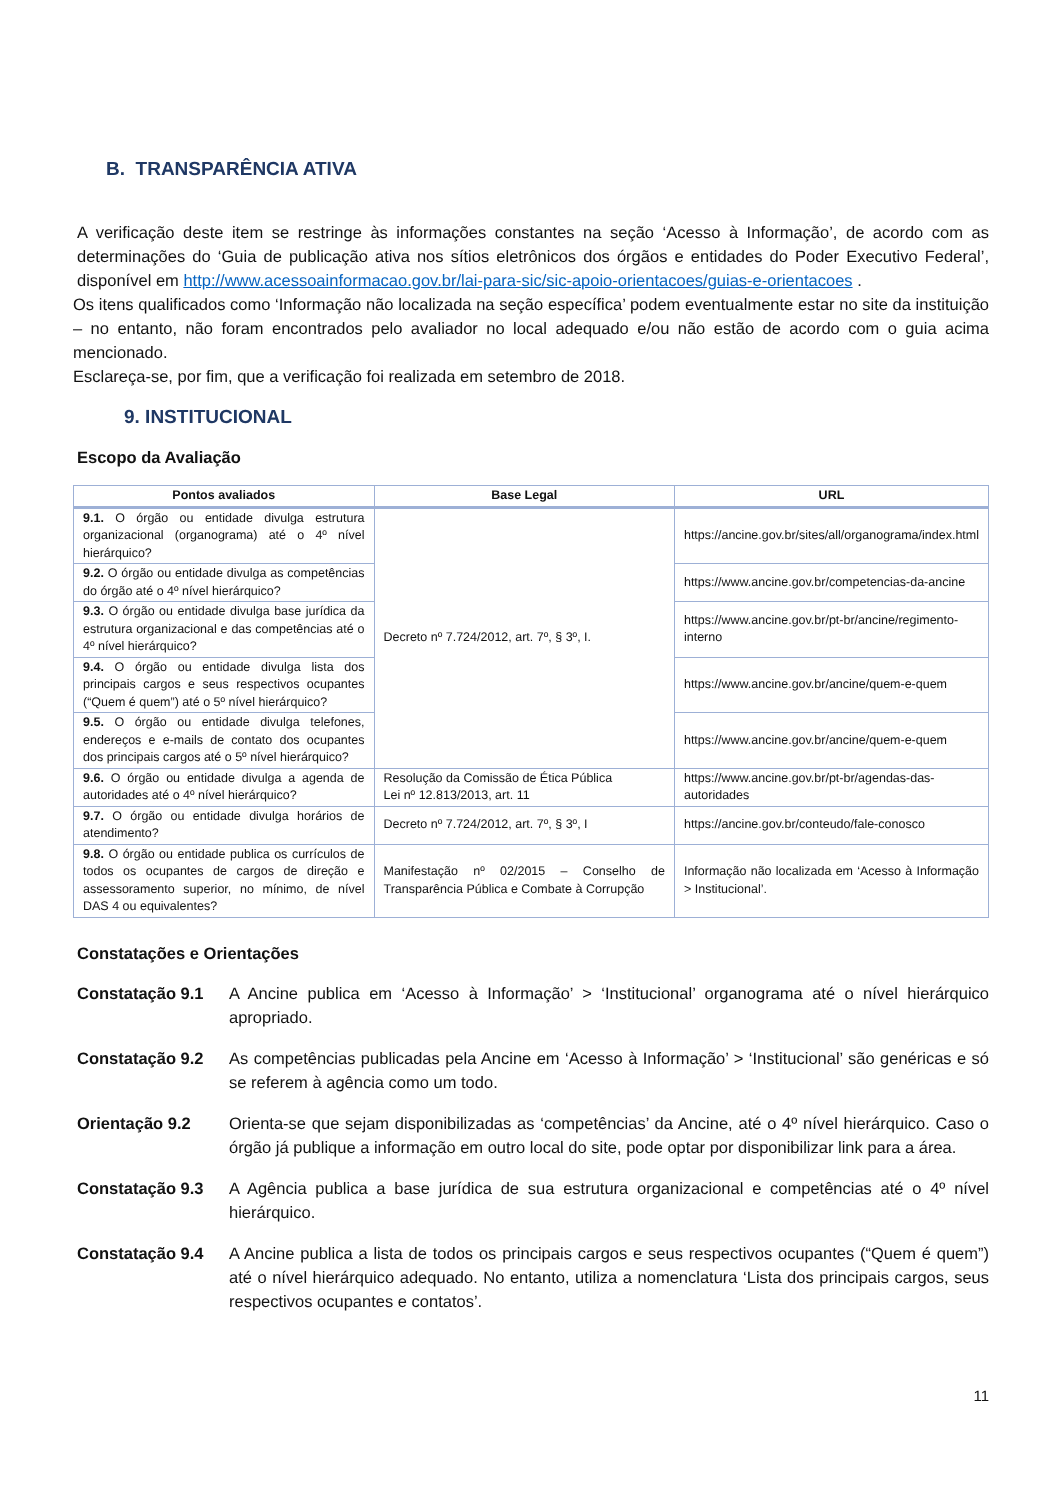B. TRANSPARÊNCIA ATIVA
A verificação deste item se restringe às informações constantes na seção ‘Acesso à Informação’, de acordo com as determinações do ‘Guia de publicação ativa nos sítios eletrônicos dos órgãos e entidades do Poder Executivo Federal’, disponível em http://www.acessoainformacao.gov.br/lai-para-sic/sic-apoio-orientacoes/guias-e-orientacoes .
Os itens qualificados como ‘Informação não localizada na seção específica’ podem eventualmente estar no site da instituição – no entanto, não foram encontrados pelo avaliador no local adequado e/ou não estão de acordo com o guia acima mencionado.
Esclareça-se, por fim, que a verificação foi realizada em setembro de 2018.
9. INSTITUCIONAL
Escopo da Avaliação
| Pontos avaliados | Base Legal | URL |
| --- | --- | --- |
| 9.1. O órgão ou entidade divulga estrutura organizacional (organograma) até o 4º nível hierárquico? | Decreto nº 7.724/2012, art. 7º, § 3º, I. | https://ancine.gov.br/sites/all/organograma/index.html |
| 9.2. O órgão ou entidade divulga as competências do órgão até o 4º nível hierárquico? | | https://www.ancine.gov.br/competencias-da-ancine |
| 9.3. O órgão ou entidade divulga base jurídica da estrutura organizacional e das competências até o 4º nível hierárquico? | | https://www.ancine.gov.br/pt-br/ancine/regimento-interno |
| 9.4. O órgão ou entidade divulga lista dos principais cargos e seus respectivos ocupantes (“Quem é quem”) até o 5º nível hierárquico? | | https://www.ancine.gov.br/ancine/quem-e-quem |
| 9.5. O órgão ou entidade divulga telefones, endereços e e-mails de contato dos ocupantes dos principais cargos até o 5º nível hierárquico? | | https://www.ancine.gov.br/ancine/quem-e-quem |
| 9.6. O órgão ou entidade divulga a agenda de autoridades até o 4º nível hierárquico? | Resolução da Comissão de Ética Pública Lei nº 12.813/2013, art. 11 | https://www.ancine.gov.br/pt-br/agendas-das-autoridades |
| 9.7. O órgão ou entidade divulga horários de atendimento? | Decreto nº 7.724/2012, art. 7º, § 3º, I | https://ancine.gov.br/conteudo/fale-conosco |
| 9.8. O órgão ou entidade publica os currículos de todos os ocupantes de cargos de direção e assessoramento superior, no mínimo, de nível DAS 4 ou equivalentes? | Manifestação nº 02/2015 – Conselho de Transparência Pública e Combate à Corrupção | Informação não localizada em ‘Acesso à Informação > Institucional’. |
Constatações e Orientações
Constatação 9.1 A Ancine publica em ‘Acesso à Informação’ > ‘Institucional’ organograma até o nível hierárquico apropriado.
Constatação 9.2 As competências publicadas pela Ancine em ‘Acesso à Informação’ > ‘Institucional’ são genéricas e só se referem à agência como um todo.
Orientação 9.2 Orienta-se que sejam disponibilizadas as ‘competências’ da Ancine, até o 4º nível hierárquico. Caso o órgão já publique a informação em outro local do site, pode optar por disponibilizar link para a área.
Constatação 9.3 A Agência publica a base jurídica de sua estrutura organizacional e competências até o 4º nível hierárquico.
Constatação 9.4 A Ancine publica a lista de todos os principais cargos e seus respectivos ocupantes (“Quem é quem”) até o nível hierárquico adequado. No entanto, utiliza a nomenclatura ‘Lista dos principais cargos, seus respectivos ocupantes e contatos’.
11